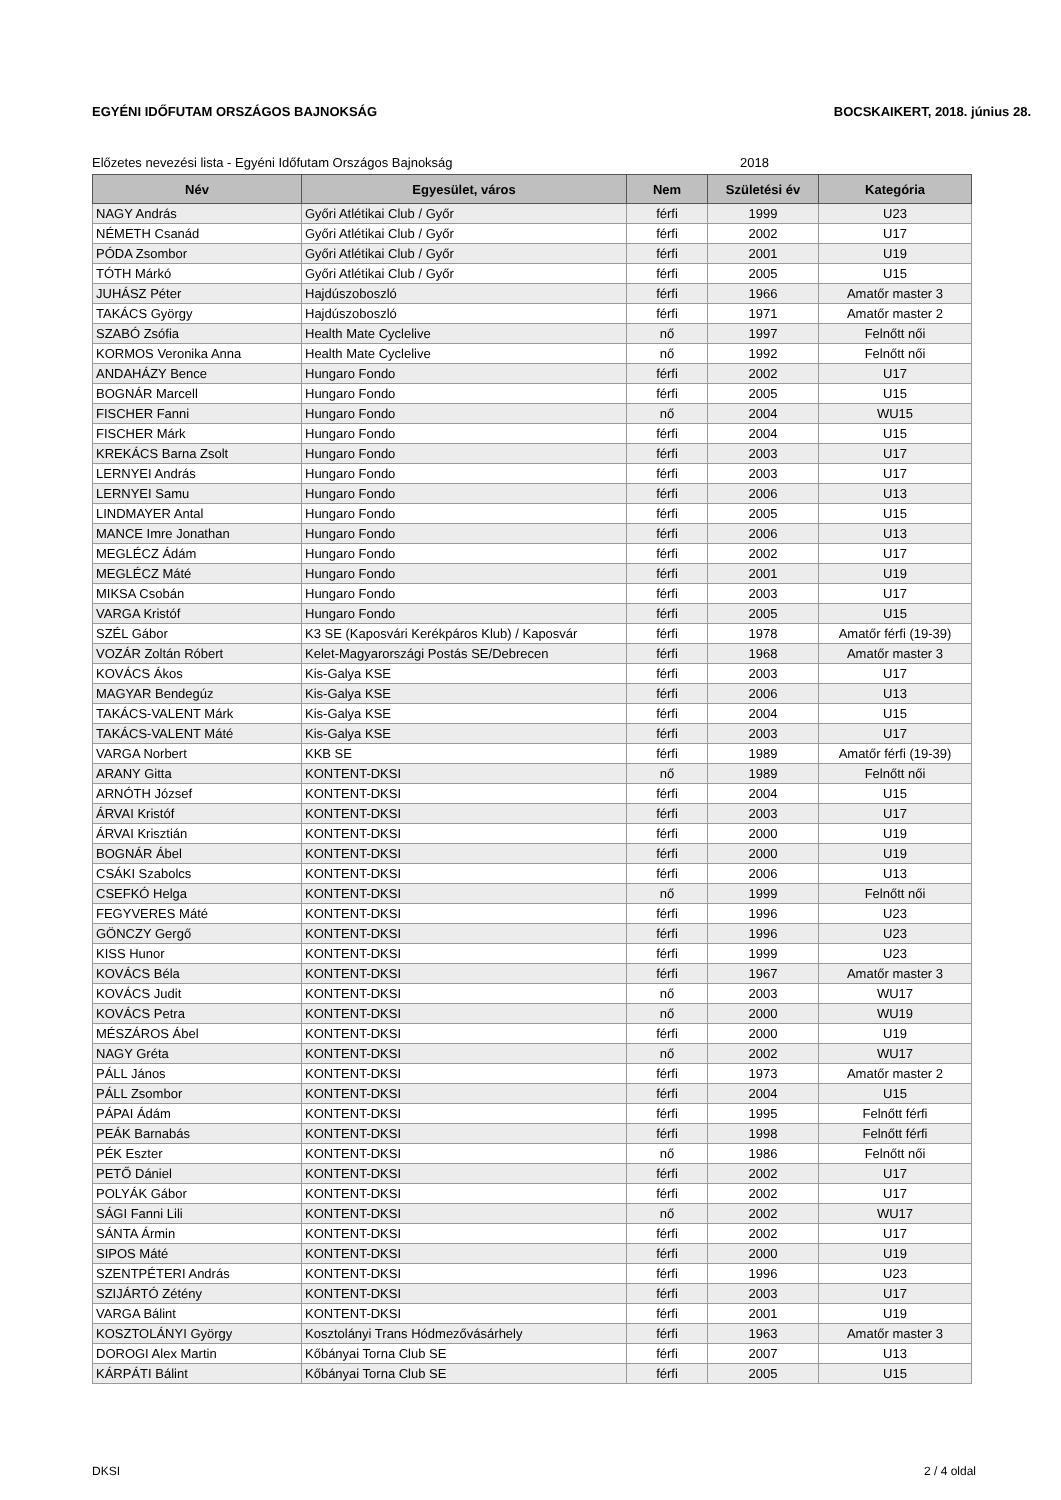EGYÉNI IDŐFUTAM ORSZÁGOS BAJNOKSÁG BOCSKAIKERT, 2018. június 28.
Előzetes nevezési lista - Egyéni Időfutam Országos Bajnokság 2018
| Név | Egyesület, város | Nem | Születési év | Kategória |
| --- | --- | --- | --- | --- |
| NAGY András | Győri Atlétikai Club / Győr | férfi | 1999 | U23 |
| NÉMETH Csanád | Győri Atlétikai Club / Győr | férfi | 2002 | U17 |
| PÓDA Zsombor | Győri Atlétikai Club / Győr | férfi | 2001 | U19 |
| TÓTH Márkó | Győri Atlétikai Club / Győr | férfi | 2005 | U15 |
| JUHÁSZ Péter | Hajdúszoboszló | férfi | 1966 | Amatőr master 3 |
| TAKÁCS György | Hajdúszoboszló | férfi | 1971 | Amatőr master 2 |
| SZABÓ Zsófia | Health Mate Cyclelive | nő | 1997 | Felnőtt női |
| KORMOS Veronika Anna | Health Mate Cyclelive | nő | 1992 | Felnőtt női |
| ANDAHÁZY Bence | Hungaro Fondo | férfi | 2002 | U17 |
| BOGNÁR Marcell | Hungaro Fondo | férfi | 2005 | U15 |
| FISCHER Fanni | Hungaro Fondo | nő | 2004 | WU15 |
| FISCHER Márk | Hungaro Fondo | férfi | 2004 | U15 |
| KREKÁCS Barna Zsolt | Hungaro Fondo | férfi | 2003 | U17 |
| LERNYEI András | Hungaro Fondo | férfi | 2003 | U17 |
| LERNYEI Samu | Hungaro Fondo | férfi | 2006 | U13 |
| LINDMAYER Antal | Hungaro Fondo | férfi | 2005 | U15 |
| MANCE Imre Jonathan | Hungaro Fondo | férfi | 2006 | U13 |
| MEGLÉCZ Ádám | Hungaro Fondo | férfi | 2002 | U17 |
| MEGLÉCZ Máté | Hungaro Fondo | férfi | 2001 | U19 |
| MIKSA Csobán | Hungaro Fondo | férfi | 2003 | U17 |
| VARGA Kristóf | Hungaro Fondo | férfi | 2005 | U15 |
| SZÉL Gábor | K3 SE (Kaposvári Kerékpáros Klub) / Kaposvár | férfi | 1978 | Amatőr férfi (19-39) |
| VOZÁR Zoltán Róbert | Kelet-Magyarországi Postás SE/Debrecen | férfi | 1968 | Amatőr master 3 |
| KOVÁCS Ákos | Kis-Galya KSE | férfi | 2003 | U17 |
| MAGYAR Bendegúz | Kis-Galya KSE | férfi | 2006 | U13 |
| TAKÁCS-VALENT Márk | Kis-Galya KSE | férfi | 2004 | U15 |
| TAKÁCS-VALENT Máté | Kis-Galya KSE | férfi | 2003 | U17 |
| VARGA Norbert | KKB SE | férfi | 1989 | Amatőr férfi (19-39) |
| ARANY Gitta | KONTENT-DKSI | nő | 1989 | Felnőtt női |
| ARNÓTH József | KONTENT-DKSI | férfi | 2004 | U15 |
| ÁRVAI Kristóf | KONTENT-DKSI | férfi | 2003 | U17 |
| ÁRVAI Krisztián | KONTENT-DKSI | férfi | 2000 | U19 |
| BOGNÁR Ábel | KONTENT-DKSI | férfi | 2000 | U19 |
| CSÁKI Szabolcs | KONTENT-DKSI | férfi | 2006 | U13 |
| CSEFKÓ Helga | KONTENT-DKSI | nő | 1999 | Felnőtt női |
| FEGYVERES Máté | KONTENT-DKSI | férfi | 1996 | U23 |
| GÖNCZY Gergő | KONTENT-DKSI | férfi | 1996 | U23 |
| KISS Hunor | KONTENT-DKSI | férfi | 1999 | U23 |
| KOVÁCS Béla | KONTENT-DKSI | férfi | 1967 | Amatőr master 3 |
| KOVÁCS Judit | KONTENT-DKSI | nő | 2003 | WU17 |
| KOVÁCS Petra | KONTENT-DKSI | nő | 2000 | WU19 |
| MÉSZÁROS Ábel | KONTENT-DKSI | férfi | 2000 | U19 |
| NAGY Gréta | KONTENT-DKSI | nő | 2002 | WU17 |
| PÁLL János | KONTENT-DKSI | férfi | 1973 | Amatőr master 2 |
| PÁLL Zsombor | KONTENT-DKSI | férfi | 2004 | U15 |
| PÁPAI Ádám | KONTENT-DKSI | férfi | 1995 | Felnőtt férfi |
| PEÁK Barnabás | KONTENT-DKSI | férfi | 1998 | Felnőtt férfi |
| PÉK Eszter | KONTENT-DKSI | nő | 1986 | Felnőtt női |
| PETŐ Dániel | KONTENT-DKSI | férfi | 2002 | U17 |
| POLYÁK Gábor | KONTENT-DKSI | férfi | 2002 | U17 |
| SÁGI Fanni Lili | KONTENT-DKSI | nő | 2002 | WU17 |
| SÁNTA Ármin | KONTENT-DKSI | férfi | 2002 | U17 |
| SIPOS Máté | KONTENT-DKSI | férfi | 2000 | U19 |
| SZENTPÉTERI András | KONTENT-DKSI | férfi | 1996 | U23 |
| SZIJÁRTÓ Zétény | KONTENT-DKSI | férfi | 2003 | U17 |
| VARGA Bálint | KONTENT-DKSI | férfi | 2001 | U19 |
| KOSZTOLÁNYI György | Kosztolányi Trans Hódmezővásárhely | férfi | 1963 | Amatőr master 3 |
| DOROGI Alex Martin | Kőbányai Torna Club SE | férfi | 2007 | U13 |
| KÁRPÁTI Bálint | Kőbányai Torna Club SE | férfi | 2005 | U15 |
DKSI 2 / 4 oldal